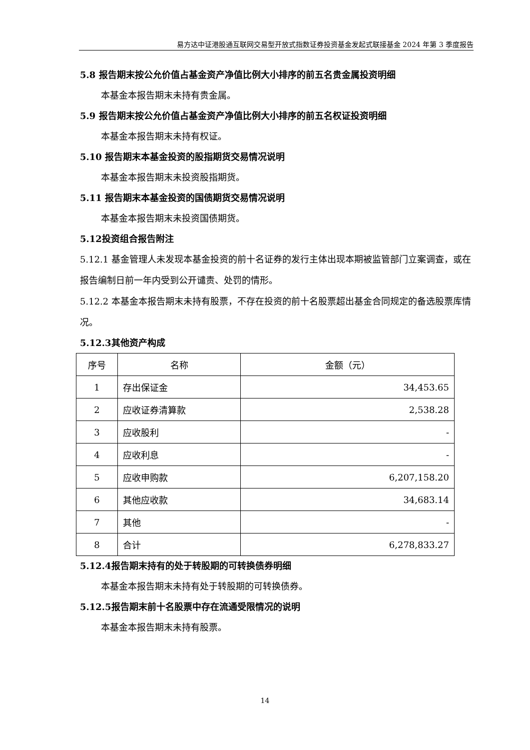易方达中证港股通互联网交易型开放式指数证券投资基金发起式联接基金 2024 年第 3 季度报告
5.8 报告期末按公允价值占基金资产净值比例大小排序的前五名贵金属投资明细
本基金本报告期末未持有贵金属。
5.9 报告期末按公允价值占基金资产净值比例大小排序的前五名权证投资明细
本基金本报告期末未持有权证。
5.10 报告期末本基金投资的股指期货交易情况说明
本基金本报告期末未投资股指期货。
5.11 报告期末本基金投资的国债期货交易情况说明
本基金本报告期末未投资国债期货。
5.12投资组合报告附注
5.12.1 基金管理人未发现本基金投资的前十名证券的发行主体出现本期被监管部门立案调查，或在报告编制日前一年内受到公开谴责、处罚的情形。
5.12.2 本基金本报告期末未持有股票，不存在投资的前十名股票超出基金合同规定的备选股票库情况。
5.12.3其他资产构成
| 序号 | 名称 | 金额（元） |
| --- | --- | --- |
| 1 | 存出保证金 | 34,453.65 |
| 2 | 应收证券清算款 | 2,538.28 |
| 3 | 应收股利 | - |
| 4 | 应收利息 | - |
| 5 | 应收申购款 | 6,207,158.20 |
| 6 | 其他应收款 | 34,683.14 |
| 7 | 其他 | - |
| 8 | 合计 | 6,278,833.27 |
5.12.4报告期末持有的处于转股期的可转换债券明细
本基金本报告期末未持有处于转股期的可转换债券。
5.12.5报告期末前十名股票中存在流通受限情况的说明
本基金本报告期末未持有股票。
14